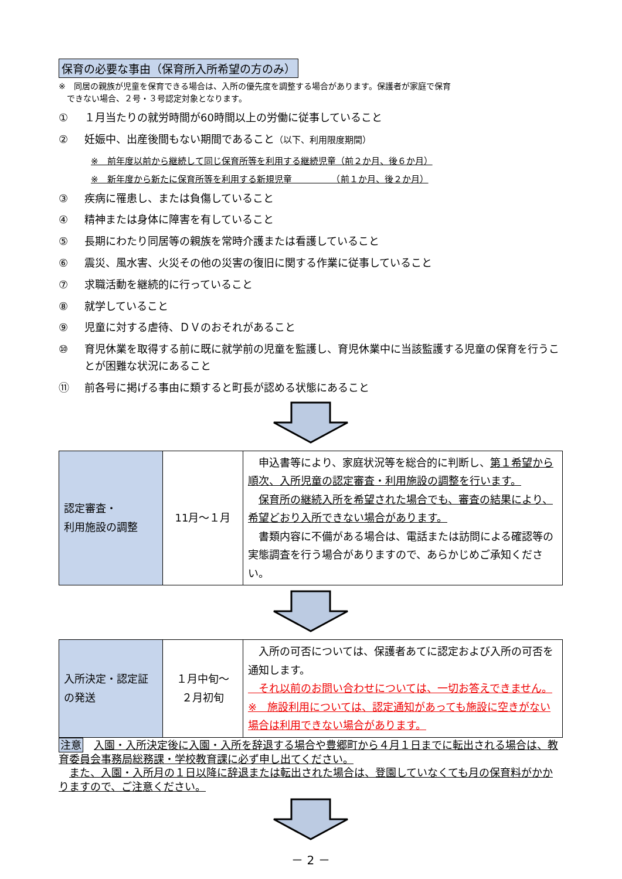保育の必要な事由（保育所入所希望の方のみ）
※　同居の親族が児童を保育できる場合は、入所の優先度を調整する場合があります。保護者が家庭で保育
　できない場合、２号・３号認定対象となります。
① １月当たりの就労時間が60時間以上の労働に従事していること
② 妊娠中、出産後間もない期間であること（以下、利用限度期間）
※　前年度以前から継続して同じ保育所等を利用する継続児童（前２か月、後６か月）
※　新年度から新たに保育所等を利用する新規児童　　　　　（前１か月、後２か月）
③ 疾病に罹患し、または負傷していること
④ 精神または身体に障害を有していること
⑤ 長期にわたり同居等の親族を常時介護または看護していること
⑥ 震災、風水害、火災その他の災害の復旧に関する作業に従事していること
⑦ 求職活動を継続的に行っていること
⑧ 就学していること
⑨ 児童に対する虐待、ＤＶのおそれがあること
⑩ 育児休業を取得する前に既に就学前の児童を監護し、育児休業中に当該監護する児童の保育を行うことが困難な状況にあること
⑪ 前各号に掲げる事由に類すると町長が認める状態にあること
| 認定審査・ 利用施設の調整 | 11月～１月 | 申込書等により、家庭状況等を総合的に判断し、 第１希望から順次、入所児童の認定審査・利用施設の調整を行います。 保育所の継続入所を希望された場合でも、審査の結果により、希望どおり入所できない場合があります。 書類内容に不備がある場合は、電話または訪問による確認等の実態調査を行う場合がありますので、あらかじめご承知ください。 |
| 入所決定・認定証の発送 | １月中旬～ ２月初旬 | 入所の可否については、保護者あてに認定および入所の可否を通知します。 それ以前のお問い合わせについては、一切お答えできません。 ※ 施設利用については、認定通知があっても施設に空きがない場合は利用できない場合があります。 |
注意　入園・入所決定後に入園・入所を辞退する場合や豊郷町から４月１日までに転出される場合は、教育委員会事務局総務課・学校教育課に必ず申し出てください。
　また、入園・入所月の１日以降に辞退または転出された場合は、登園していなくても月の保育料がかかりますので、ご注意ください。
－ 2 －